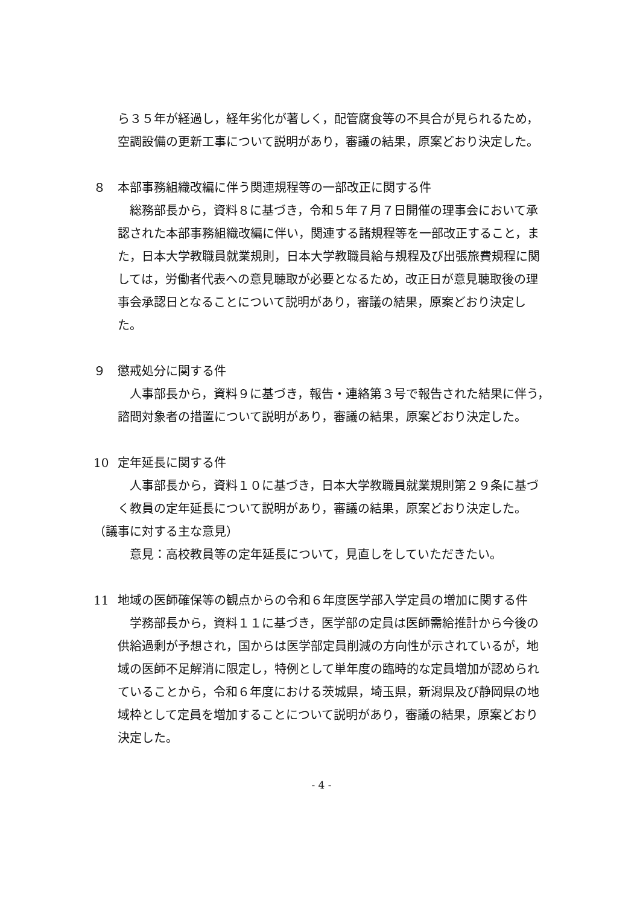ら３５年が経過し，経年劣化が著しく，配管腐食等の不具合が見られるため，空調設備の更新工事について説明があり，審議の結果，原案どおり決定した。
８ 本部事務組織改編に伴う関連規程等の一部改正に関する件
総務部長から，資料８に基づき，令和５年７月７日開催の理事会において承認された本部事務組織改編に伴い，関連する諸規程等を一部改正すること，また，日本大学教職員就業規則，日本大学教職員給与規程及び出張旅費規程に関しては，労働者代表への意見聴取が必要となるため，改正日が意見聴取後の理事会承認日となることについて説明があり，審議の結果，原案どおり決定した。
９ 懲戒処分に関する件
人事部長から，資料９に基づき，報告・連絡第３号で報告された結果に伴う，諮問対象者の措置について説明があり，審議の結果，原案どおり決定した。
10 定年延長に関する件
人事部長から，資料１０に基づき，日本大学教職員就業規則第２９条に基づく教員の定年延長について説明があり，審議の結果，原案どおり決定した。
（議事に対する主な意見）
意見：高校教員等の定年延長について，見直しをしていただきたい。
11 地域の医師確保等の観点からの令和６年度医学部入学定員の増加に関する件
学務部長から，資料１１に基づき，医学部の定員は医師需給推計から今後の供給過剰が予想され，国からは医学部定員削減の方向性が示されているが，地域の医師不足解消に限定し，特例として単年度の臨時的な定員増加が認められていることから，令和６年度における茨城県，埼玉県，新潟県及び静岡県の地域枠として定員を増加することについて説明があり，審議の結果，原案どおり決定した。
- 4 -